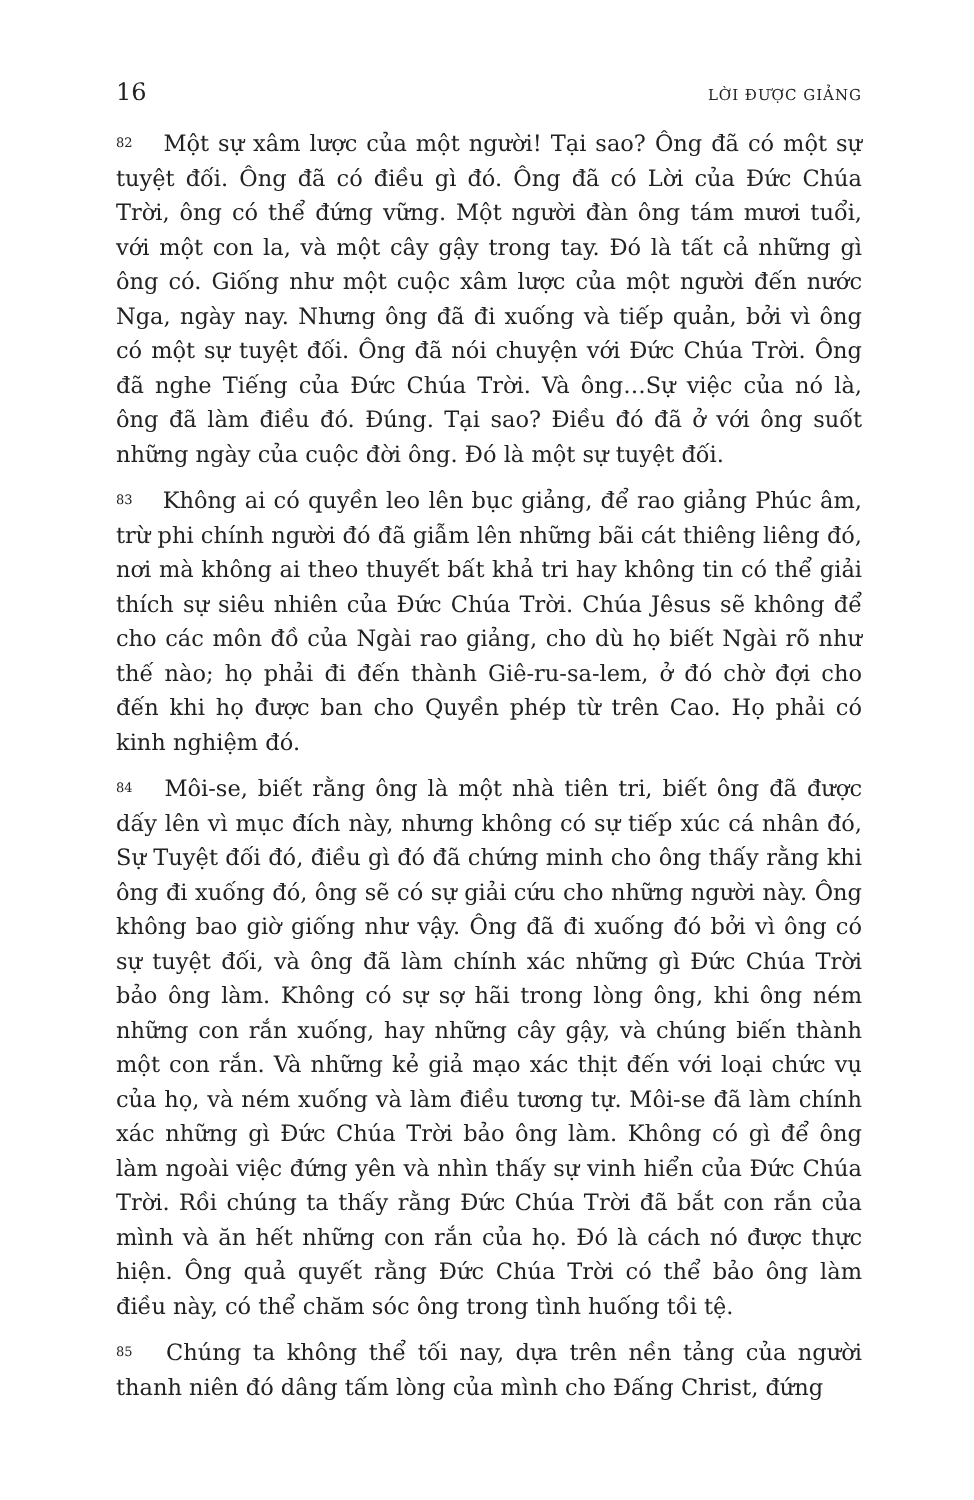16 LỜI ĐƯỢC GIẢNG
82 Một sự xâm lược của một người! Tại sao? Ông đã có một sự tuyệt đối. Ông đã có điều gì đó. Ông đã có Lời của Đức Chúa Trời, ông có thể đứng vững. Một người đàn ông tám mươi tuổi, với một con la, và một cây gậy trong tay. Đó là tất cả những gì ông có. Giống như một cuộc xâm lược của một người đến nước Nga, ngày nay. Nhưng ông đã đi xuống và tiếp quản, bởi vì ông có một sự tuyệt đối. Ông đã nói chuyện với Đức Chúa Trời. Ông đã nghe Tiếng của Đức Chúa Trời. Và ông…Sự việc của nó là, ông đã làm điều đó. Đúng. Tại sao? Điều đó đã ở với ông suốt những ngày của cuộc đời ông. Đó là một sự tuyệt đối.
83 Không ai có quyền leo lên bục giảng, để rao giảng Phúc âm, trừ phi chính người đó đã giẫm lên những bãi cát thiêng liêng đó, nơi mà không ai theo thuyết bất khả tri hay không tin có thể giải thích sự siêu nhiên của Đức Chúa Trời. Chúa Jêsus sẽ không để cho các môn đồ của Ngài rao giảng, cho dù họ biết Ngài rõ như thế nào; họ phải đi đến thành Giê-ru-sa-lem, ở đó chờ đợi cho đến khi họ được ban cho Quyền phép từ trên Cao. Họ phải có kinh nghiệm đó.
84 Môi-se, biết rằng ông là một nhà tiên tri, biết ông đã được dấy lên vì mục đích này, nhưng không có sự tiếp xúc cá nhân đó, Sự Tuyệt đối đó, điều gì đó đã chứng minh cho ông thấy rằng khi ông đi xuống đó, ông sẽ có sự giải cứu cho những người này. Ông không bao giờ giống như vậy. Ông đã đi xuống đó bởi vì ông có sự tuyệt đối, và ông đã làm chính xác những gì Đức Chúa Trời bảo ông làm. Không có sự sợ hãi trong lòng ông, khi ông ném những con rắn xuống, hay những cây gậy, và chúng biến thành một con rắn. Và những kẻ giả mạo xác thịt đến với loại chức vụ của họ, và ném xuống và làm điều tương tự. Môi-se đã làm chính xác những gì Đức Chúa Trời bảo ông làm. Không có gì để ông làm ngoài việc đứng yên và nhìn thấy sự vinh hiển của Đức Chúa Trời. Rồi chúng ta thấy rằng Đức Chúa Trời đã bắt con rắn của mình và ăn hết những con rắn của họ. Đó là cách nó được thực hiện. Ông quả quyết rằng Đức Chúa Trời có thể bảo ông làm điều này, có thể chăm sóc ông trong tình huống tồi tệ.
85 Chúng ta không thể tối nay, dựa trên nền tảng của người thanh niên đó dâng tấm lòng của mình cho Đấng Christ, đứng